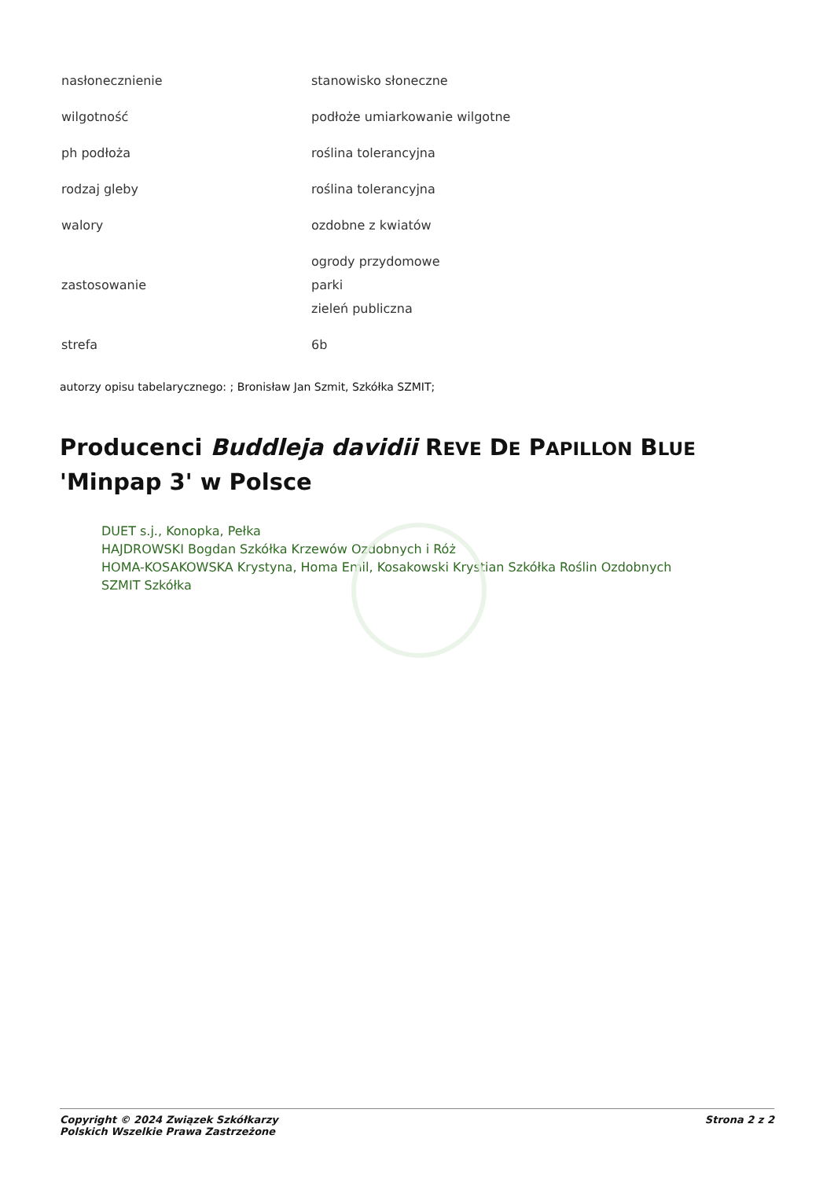| nasłonecznienie | stanowisko słoneczne |
| wilgotność | podłoże umiarkowanie wilgotne |
| ph podłoża | roślina tolerancyjna |
| rodzaj gleby | roślina tolerancyjna |
| walory | ozdobne z kwiatów |
| zastosowanie | ogrody przydomowe parki zieleń publiczna |
| strefa | 6b |
autorzy opisu tabelarycznego: ; Bronisław Jan Szmit, Szkółka SZMIT;
Producenci Buddleja davidii REVE DE PAPILLON BLUE
'Minpap 3' w Polsce
DUET s.j., Konopka, Pełka
HAJDROWSKI Bogdan Szkółka Krzewów Ozdobnych i Róż
HOMA-KOSAKOWSKA Krystyna, Homa Emil, Kosakowski Krystian Szkółka Roślin Ozdobnych
SZMIT Szkółka
Copyright © 2024 Związek Szkółkarzy
Polskich Wszelkie Prawa Zastrzeżone
Strona 2 z 2